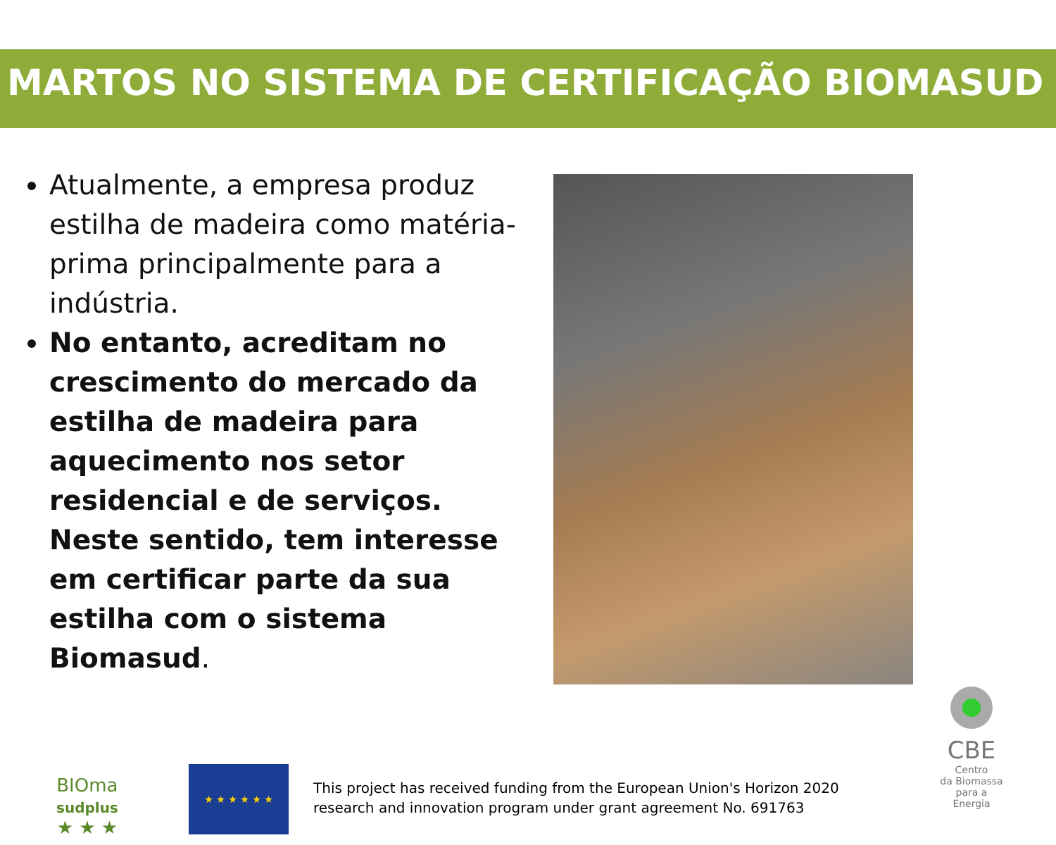MARTOS NO SISTEMA DE CERTIFICAÇÃO BIOMASUD
Atualmente, a empresa produz estilha de madeira como matéria-prima principalmente para a indústria.
No entanto, acreditam no crescimento do mercado da estilha de madeira para aquecimento nos setor residencial e de serviços. Neste sentido, tem interesse em certificar parte da sua estilha com o sistema Biomasud.
BIOma
sudplus
★ ★ ★
★ ★ ★ ★ ★ ★
This project has received funding from the European Union's Horizon 2020
research and innovation program under grant agreement No. 691763
CBE
Centro
da Biomassa
para a Energia